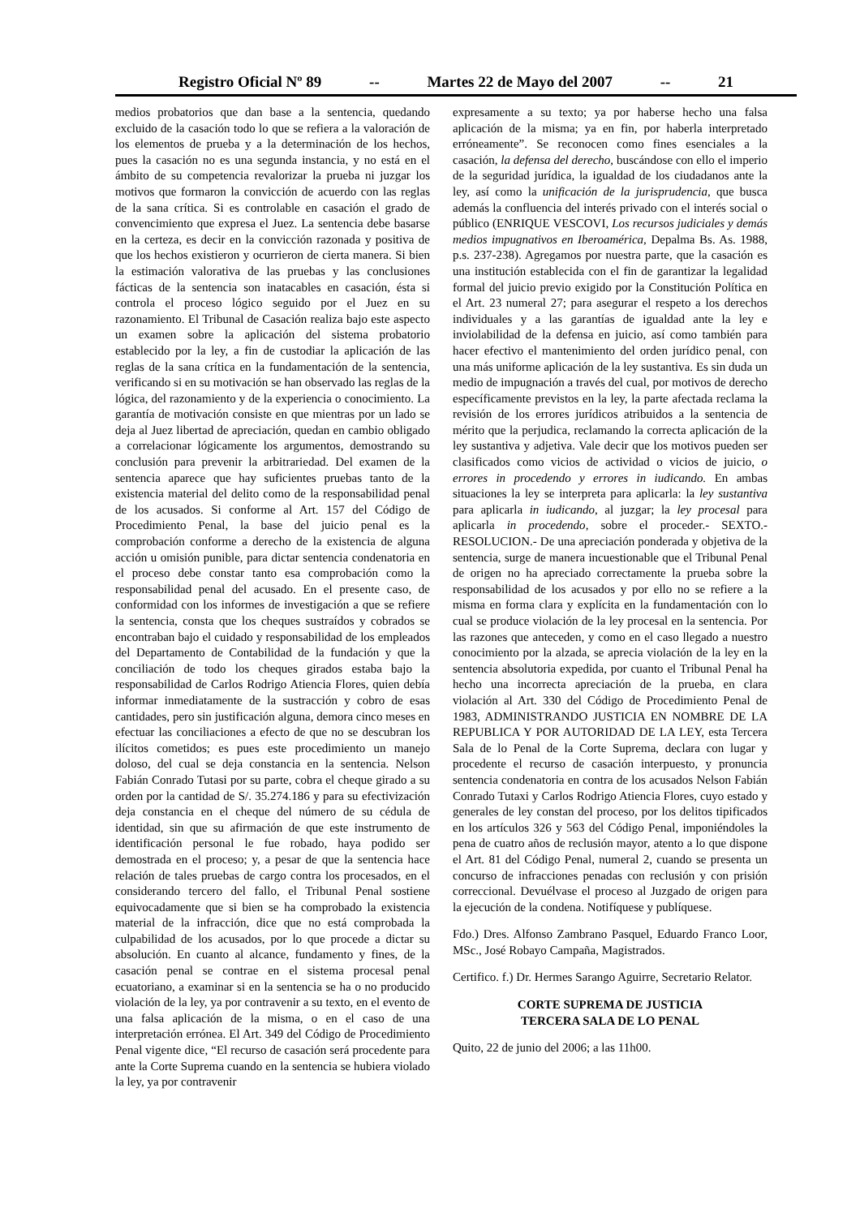Registro Oficial Nº 89 -- Martes 22 de Mayo del 2007 -- 21
medios probatorios que dan base a la sentencia, quedando excluido de la casación todo lo que se refiera a la valoración de los elementos de prueba y a la determinación de los hechos, pues la casación no es una segunda instancia, y no está en el ámbito de su competencia revalorizar la prueba ni juzgar los motivos que formaron la convicción de acuerdo con las reglas de la sana crítica. Si es controlable en casación el grado de convencimiento que expresa el Juez. La sentencia debe basarse en la certeza, es decir en la convicción razonada y positiva de que los hechos existieron y ocurrieron de cierta manera. Si bien la estimación valorativa de las pruebas y las conclusiones fácticas de la sentencia son inatacables en casación, ésta si controla el proceso lógico seguido por el Juez en su razonamiento. El Tribunal de Casación realiza bajo este aspecto un examen sobre la aplicación del sistema probatorio establecido por la ley, a fin de custodiar la aplicación de las reglas de la sana crítica en la fundamentación de la sentencia, verificando si en su motivación se han observado las reglas de la lógica, del razonamiento y de la experiencia o conocimiento. La garantía de motivación consiste en que mientras por un lado se deja al Juez libertad de apreciación, quedan en cambio obligado a correlacionar lógicamente los argumentos, demostrando su conclusión para prevenir la arbitrariedad. Del examen de la sentencia aparece que hay suficientes pruebas tanto de la existencia material del delito como de la responsabilidad penal de los acusados. Si conforme al Art. 157 del Código de Procedimiento Penal, la base del juicio penal es la comprobación conforme a derecho de la existencia de alguna acción u omisión punible, para dictar sentencia condenatoria en el proceso debe constar tanto esa comprobación como la responsabilidad penal del acusado. En el presente caso, de conformidad con los informes de investigación a que se refiere la sentencia, consta que los cheques sustraídos y cobrados se encontraban bajo el cuidado y responsabilidad de los empleados del Departamento de Contabilidad de la fundación y que la conciliación de todo los cheques girados estaba bajo la responsabilidad de Carlos Rodrigo Atiencia Flores, quien debía informar inmediatamente de la sustracción y cobro de esas cantidades, pero sin justificación alguna, demora cinco meses en efectuar las conciliaciones a efecto de que no se descubran los ilícitos cometidos; es pues este procedimiento un manejo doloso, del cual se deja constancia en la sentencia. Nelson Fabián Conrado Tutasi por su parte, cobra el cheque girado a su orden por la cantidad de S/. 35.274.186 y para su efectivización deja constancia en el cheque del número de su cédula de identidad, sin que su afirmación de que este instrumento de identificación personal le fue robado, haya podido ser demostrada en el proceso; y, a pesar de que la sentencia hace relación de tales pruebas de cargo contra los procesados, en el considerando tercero del fallo, el Tribunal Penal sostiene equivocadamente que si bien se ha comprobado la existencia material de la infracción, dice que no está comprobada la culpabilidad de los acusados, por lo que procede a dictar su absolución. En cuanto al alcance, fundamento y fines, de la casación penal se contrae en el sistema procesal penal ecuatoriano, a examinar si en la sentencia se ha o no producido violación de la ley, ya por contravenir a su texto, en el evento de una falsa aplicación de la misma, o en el caso de una interpretación errónea. El Art. 349 del Código de Procedimiento Penal vigente dice, “El recurso de casación será procedente para ante la Corte Suprema cuando en la sentencia se hubiera violado la ley, ya por contravenir
expresamente a su texto; ya por haberse hecho una falsa aplicación de la misma; ya en fin, por haberla interpretado erróneamente”. Se reconocen como fines esenciales a la casación, la defensa del derecho, buscándose con ello el imperio de la seguridad jurídica, la igualdad de los ciudadanos ante la ley, así como la unificación de la jurisprudencia, que busca además la confluencia del interés privado con el interés social o público (ENRIQUE VESCOVI, Los recursos judiciales y demás medios impugnativos en Iberoamérica, Depalma Bs. As. 1988, p.s. 237-238). Agregamos por nuestra parte, que la casación es una institución establecida con el fin de garantizar la legalidad formal del juicio previo exigido por la Constitución Política en el Art. 23 numeral 27; para asegurar el respeto a los derechos individuales y a las garantías de igualdad ante la ley e inviolabilidad de la defensa en juicio, así como también para hacer efectivo el mantenimiento del orden jurídico penal, con una más uniforme aplicación de la ley sustantiva. Es sin duda un medio de impugnación a través del cual, por motivos de derecho específicamente previstos en la ley, la parte afectada reclama la revisión de los errores jurídicos atribuidos a la sentencia de mérito que la perjudica, reclamando la correcta aplicación de la ley sustantiva y adjetiva. Vale decir que los motivos pueden ser clasificados como vicios de actividad o vicios de juicio, o errores in procedendo y errores in iudicando. En ambas situaciones la ley se interpreta para aplicarla: la ley sustantiva para aplicarla in iudicando, al juzgar; la ley procesal para aplicarla in procedendo, sobre el proceder.- SEXTO.- RESOLUCION.- De una apreciación ponderada y objetiva de la sentencia, surge de manera incuestionable que el Tribunal Penal de origen no ha apreciado correctamente la prueba sobre la responsabilidad de los acusados y por ello no se refiere a la misma en forma clara y explícita en la fundamentación con lo cual se produce violación de la ley procesal en la sentencia. Por las razones que anteceden, y como en el caso llegado a nuestro conocimiento por la alzada, se aprecia violación de la ley en la sentencia absolutoria expedida, por cuanto el Tribunal Penal ha hecho una incorrecta apreciación de la prueba, en clara violación al Art. 330 del Código de Procedimiento Penal de 1983, ADMINISTRANDO JUSTICIA EN NOMBRE DE LA REPUBLICA Y POR AUTORIDAD DE LA LEY, esta Tercera Sala de lo Penal de la Corte Suprema, declara con lugar y procedente el recurso de casación interpuesto, y pronuncia sentencia condenatoria en contra de los acusados Nelson Fabián Conrado Tutaxi y Carlos Rodrigo Atiencia Flores, cuyo estado y generales de ley constan del proceso, por los delitos tipificados en los artículos 326 y 563 del Código Penal, imponiéndoles la pena de cuatro años de reclusión mayor, atento a lo que dispone el Art. 81 del Código Penal, numeral 2, cuando se presenta un concurso de infracciones penadas con reclusión y con prisión correccional. Devuélvase el proceso al Juzgado de origen para la ejecución de la condena. Notifíquese y publíquese.
Fdo.) Dres. Alfonso Zambrano Pasquel, Eduardo Franco Loor, MSc., José Robayo Campaña, Magistrados.
Certifico. f.) Dr. Hermes Sarango Aguirre, Secretario Relator.
CORTE SUPREMA DE JUSTICIA
TERCERA SALA DE LO PENAL
Quito, 22 de junio del 2006; a las 11h00.